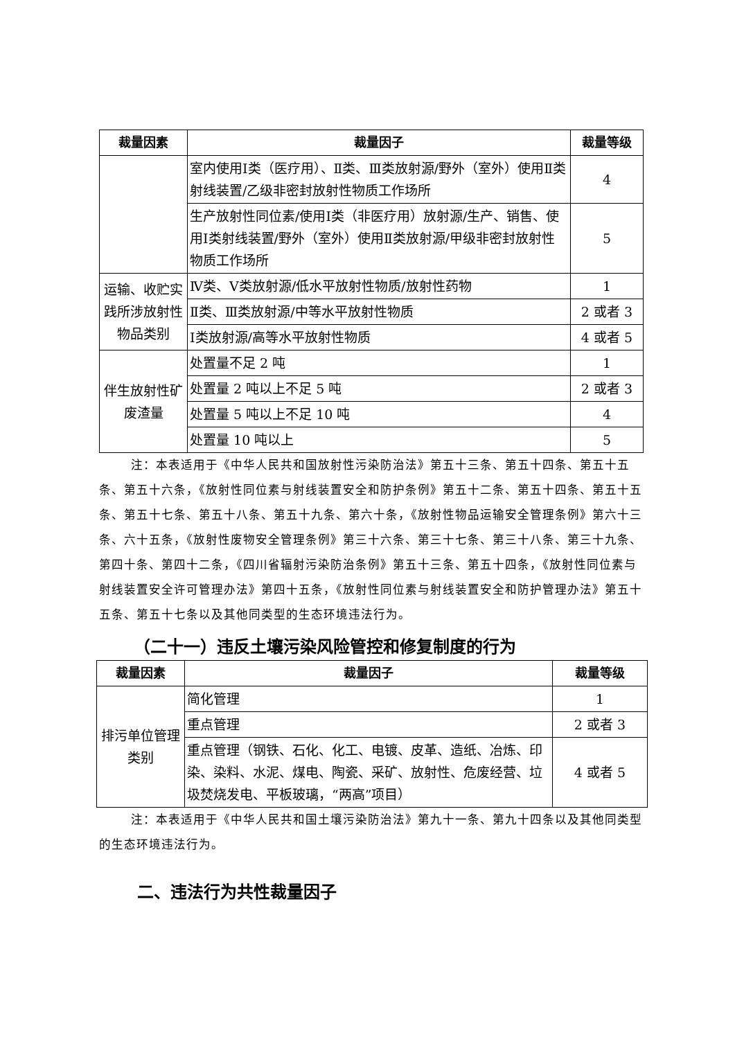| 裁量因素 | 裁量因子 | 裁量等级 |
| --- | --- | --- |
| | 室内使用Ⅰ类（医疗用）、Ⅱ类、Ⅲ类放射源/野外（室外）使用Ⅱ类射线装置/乙级非密封放射性物质工作场所 | 4 |
| | 生产放射性同位素/使用Ⅰ类（非医疗用）放射源/生产、销售、使用Ⅰ类射线装置/野外（室外）使用Ⅱ类放射源/甲级非密封放射性物质工作场所 | 5 |
| 运输、收贮实践所涉放射性物品类别 | Ⅳ类、Ⅴ类放射源/低水平放射性物质/放射性药物 | 1 |
| | Ⅱ类、Ⅲ类放射源/中等水平放射性物质 | 2 或者 3 |
| | Ⅰ类放射源/高等水平放射性物质 | 4 或者 5 |
| 伴生放射性矿废渣量 | 处置量不足 2 吨 | 1 |
| | 处置量 2 吨以上不足 5 吨 | 2 或者 3 |
| | 处置量 5 吨以上不足 10 吨 | 4 |
| | 处置量 10 吨以上 | 5 |
注：本表适用于《中华人民共和国放射性污染防治法》第五十三条、第五十四条、第五十五条、第五十六条，《放射性同位素与射线装置安全和防护条例》第五十二条、第五十四条、第五十五条、第五十七条、第五十八条、第五十九条、第六十条，《放射性物品运输安全管理条例》第六十三条、六十五条，《放射性废物安全管理条例》第三十六条、第三十七条、第三十八条、第三十九条、第四十条、第四十二条，《四川省辐射污染防治条例》第五十三条、第五十四条，《放射性同位素与射线装置安全许可管理办法》第四十五条，《放射性同位素与射线装置安全和防护管理办法》第五十五条、第五十七条以及其他同类型的生态环境违法行为。
（二十一）违反土壤污染风险管控和修复制度的行为
| 裁量因素 | 裁量因子 | 裁量等级 |
| --- | --- | --- |
| 排污单位管理类别 | 简化管理 | 1 |
| | 重点管理 | 2 或者 3 |
| | 重点管理（钢铁、石化、化工、电镀、皮革、造纸、冶炼、印染、染料、水泥、煤电、陶瓷、采矿、放射性、危废经营、垃圾焚烧发电、平板玻璃，“两高”项目） | 4 或者 5 |
注：本表适用于《中华人民共和国土壤污染防治法》第九十一条、第九十四条以及其他同类型的生态环境违法行为。
二、违法行为共性裁量因子